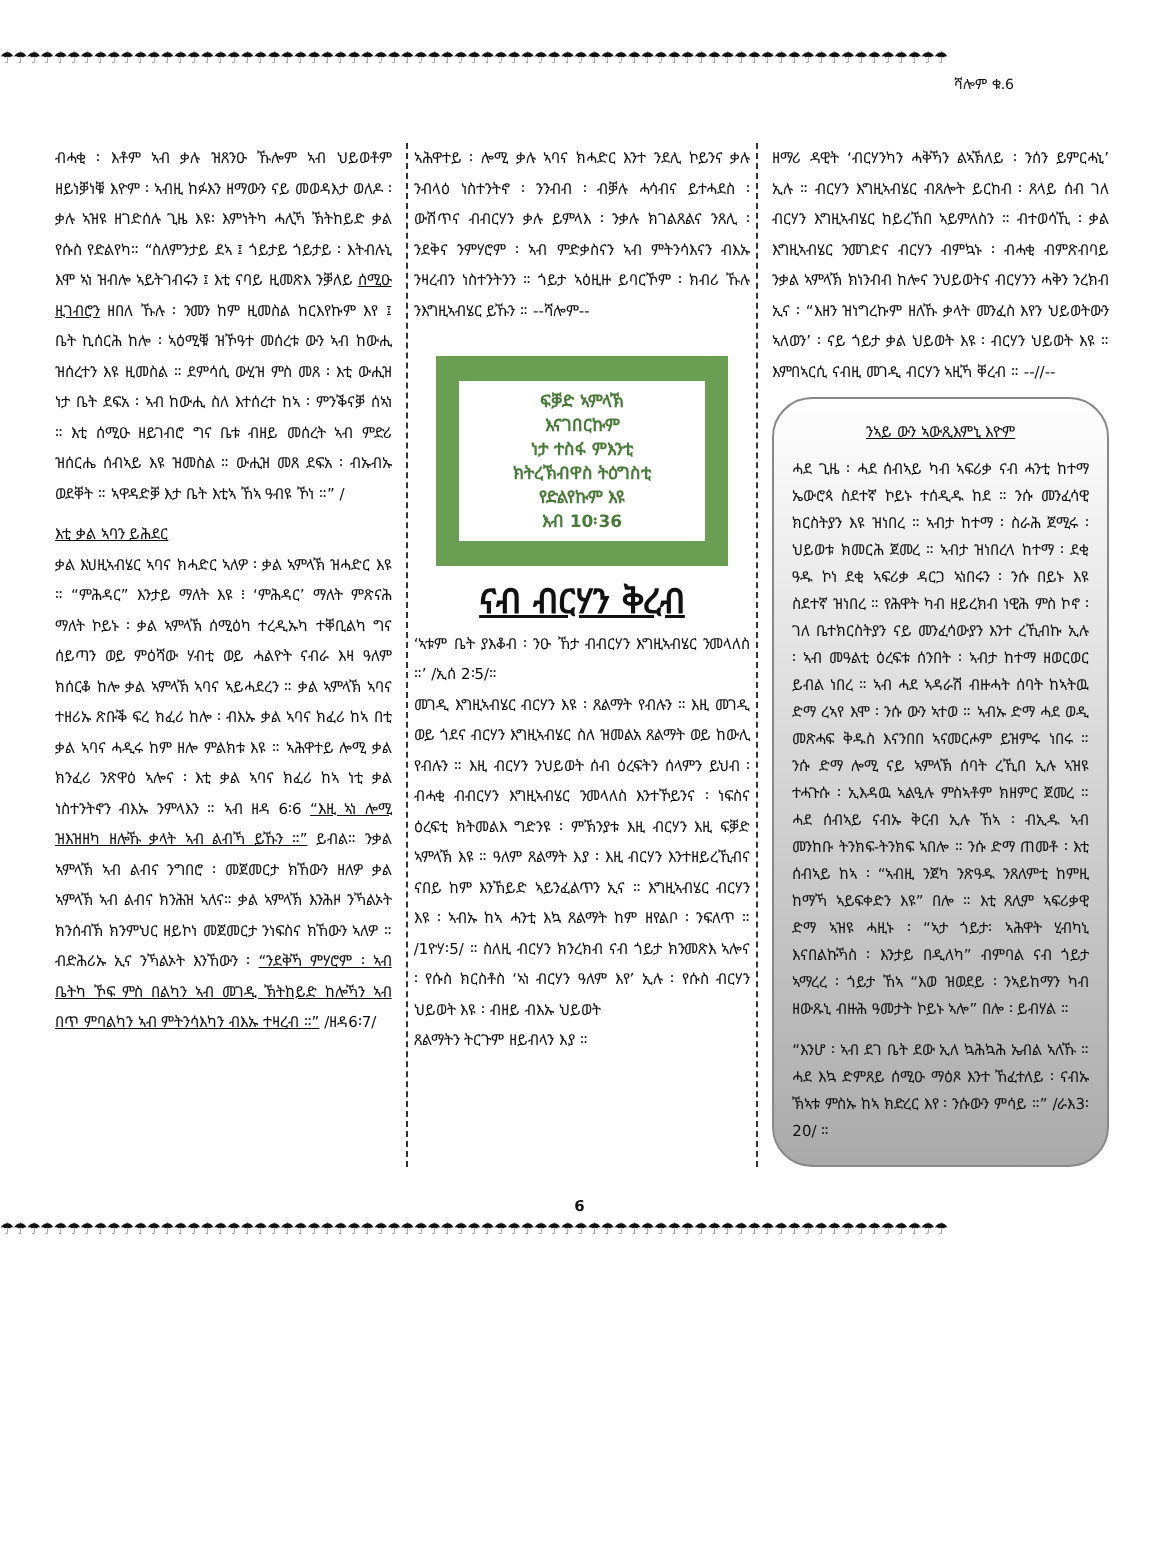☂☂☂☂☂☂☂☂☂☂☂☂☂☂☂☂☂☂☂☂☂☂☂☂☂☂☂☂☂☂☂☂☂☂☂☂☂☂☂☂☂☂☂☂☂☂☂☂☂☂☂☂☂☂☂☂☂☂☂☂☂☂☂☂☂☂☂☂☂☂☂
ሻሎም ቁ.6
ብሓቂ ፡ እቶም ኣብ ቃሉ ዝጸንዑ ኹሎም ኣብ ህይወቶም ዘይነቓነቑ እዮም ፡ ኣብዚ ከፉእን ዘማውን ናይ መወዳእታ ወለዶ ፡ ቃሉ ኣዝዩ ዘገድሰሉ ጊዜ እዩ፡ እምነትካ ሓሊኻ ኽትከይድ ቃል የሱስ የድልየካ። “ስለምንታይ ደኣ ፤ ጎይታይ ጎይታይ ፡ እትብሉኒ እሞ ኣነ ዝብሎ ኣይትገብሩን ፤ እቲ ናባይ ዚመጽእ ንቓለይ ሰሚዑ ዚገብሮን ዘበለ ኹሉ ፡ ንመን ከም ዚመስል ከርእየኩም እየ ፤ ቤት ኪሰርሕ ከሎ ፡ ኣዕሚቑ ዝኾዓተ መሰረቱ ውን ኣብ ከውሒ ዝሰረተን እዩ ዚመስል ። ደምሳሲ ውሂዝ ምስ መጸ ፡ እቲ ውሒዝ ነታ ቤት ደፍአ ፡ ኣብ ከውሒ ስለ እተሰረተ ከኣ ፡ ምንቕናቓ ሰኣነ ። እቲ ሰሚዑ ዘይገብሮ ግና ቤቱ ብዘይ መሰረት ኣብ ምድሪ ዝሰርሔ ሰብኣይ እዩ ዝመስል ። ውሒዝ መጸ ደፍአ ፡ ብኡብኡ ወደቐት ። ኣዋዳድቓ እታ ቤት እቲኣ ኸኣ ዓብዩ ኾነ ።” /
እቲ ቃል ኣባን ይሕደር
ቃል እህዚኣብሄር ኣባና ክሓድር ኣለዎ ፡ ቃል ኣምላኽ ዝሓድር እዩ ። “ምሕዳር” እንታይ ማለት እዩ ፧ ‘ምሕዳር’ ማለት ምጽናሕ ማለት ኮይኑ ፡ ቃል ኣምላኽ ሰሚዕካ ተረዲኡካ ተቐቢልካ ግና ሰይጣን ወይ ምዕሻው ሃብቲ ወይ ሓልዮት ናብራ እዛ ዓለም ክሰርቆ ከሎ ቃል ኣምላኽ ኣባና ኣይሓደረን ። ቃል ኣምላኽ ኣባና ተዘሪኡ ጽቡቕ ፍረ ክፈሪ ከሎ ፡ ብእኡ ቃል ኣባና ክፈሪ ከኣ በቲ ቃል ኣባና ሓዲሩ ከም ዘሎ ምልክቱ እዩ ። ኣሕዋተይ ሎሚ ቃል ክንፈሪ ንጽዋዕ ኣሎና ፡ እቲ ቃል ኣባና ክፈሪ ከኣ ነቲ ቃል ነስተንትኖን ብእኡ ንምላእን ። ኣብ ዘዳ 6፡6 “እዚ ኣነ ሎሚ ዝእዝዘካ ዘሎኹ ቃላት ኣብ ልብኻ ይኹን ።” ይብል። ንቃል ኣምላኽ ኣብ ልብና ንግበሮ ፡ መጀመርታ ክኸውን ዘለዎ ቃል ኣምላኽ ኣብ ልብና ክንሕዝ ኣለና። ቃል ኣምላኽ እንሕዞ ንኻልኦት ክንሰብኽ ክንምህር ዘይኮነ መጀመርታ ንነፍስና ክኸውን ኣለዎ ። ብድሕሪኡ ኢና ንኻልኦት እንኸውን ፡ “ንደቅኻ ምሃሮም ፡ ኣብ ቤትካ ኾፍ ምስ በልካን ኣብ መገዲ ኽትከይድ ከሎኻን ኣብ በጥ ምባልካን ኣብ ምትንሳእካን ብእኡ ተዛረብ ።” /ዘዳ6፡7/
ኣሕዋተይ ፡ ሎሚ ቃሉ ኣባና ክሓድር እንተ ንደሊ ኮይንና ቃሉ ንብላዕ ነስተንትኖ ፡ ንንብብ ፡ ብቓሉ ሓሳብና ይተሓደስ ፡ ውሽጥና ብብርሃን ቃሉ ይምላእ ፡ ንቃሉ ክገልጸልና ንጸሊ ፡ ንደቅና ንምሃሮም ፡ ኣብ ምድቃስናን ኣብ ምትንሳእናን ብእኡ ንዛረብን ነስተንትንን ። ጎይታ ኣዕዚዙ ይባርኾም ፡ ክብሪ ኹሉ ንእግዚኣብሄር ይኹን ። --ሻሎም--
ፍቓድ ኣምላኽ
እናገበርኩም
ነታ ተስፋ ምእንቲ
ክትረኽብዋስ ትዕግስቲ
የድልየኩም እዩ
እብ 10፡36
ናብ ብርሃን ቅረብ
‘ኣቱም ቤት ያእቆብ ፡ ንዑ ኸታ ብብርሃን እግዚኣብሄር ንመላለስ ።’ /ኢሰ 2፡5/።
መገዲ እግዚኣብሄር ብርሃን እዩ ፡ ጸልማት የብሉን ። እዚ መገዲ ወይ ጎደና ብርሃን እግዚኣብሄር ስለ ዝመልአ ጸልማት ወይ ከውሊ የብሉን ። እዚ ብርሃን ንህይወት ሰብ ዕረፍትን ሰላምን ይህብ ፡ ብሓቂ ብብርሃን እግዚኣብሄር ንመላለስ እንተኾይንና ፡ ነፍስና ዕረፍቲ ክትመልእ ግድንዩ ፡ ምኽንያቱ እዚ ብርሃን እዚ ፍቓድ ኣምላኽ እዩ ። ዓለም ጸልማት እያ ፡ እዚ ብርሃን እንተዘይረኺብና ናበይ ከም እንኸይድ ኣይንፈልጥን ኢና ። እግዚኣብሄር ብርሃን እዩ ፡ ኣብኡ ከኣ ሓንቲ እኳ ጸልማት ከም ዘየልቦ ፡ ንፍለጥ ። /1ዮሃ፡5/ ። ስለዚ ብርሃን ክንረክብ ናብ ጎይታ ክንመጽእ ኣሎና ፡ የሱስ ክርስቶስ ‘ኣነ ብርሃን ዓለም እየ’ ኢሉ ፡ የሱስ ብርሃን ህይወት እዩ ፡ ብዘይ ብእኡ ህይወት
ጸልማትን ትርጉም ዘይብላን እያ ።
ዘማሪ ዳዊት ‘ብርሃንካን ሓቅኻን ልኣኽለይ ፡ ንሰን ይምርሓኒ’ ኢሉ ። ብርሃን እግዚኣብሄር ብጸሎት ይርከብ ፡ ጸላይ ሰብ ገለ ብርሃን እግዚኣብሄር ከይረኸበ ኣይምለስን ። ብተወሳኺ ፡ ቃል እግዚኣብሄር ንመገድና ብርሃን ብምኳኑ ፡ ብሓቂ ብምጽብባይ ንቃል ኣምላኽ ክነንብብ ከሎና ንህይወትና ብርሃንን ሓቅን ንረክብ ኢና ፡ “እዘን ዝነግረኩም ዘለኹ ቃላት መንፈስ እየን ህይወትውን ኣለወን’ ፡ ናይ ጎይታ ቃል ህይወት እዩ ፡ ብርሃን ህይወት እዩ ። እምበኣርሲ ናብዚ መገዲ ብርሃን ኣዚኻ ቐረብ ። --//--
ንኣይ ውን ኣውጺእምኒ እዮም
ሓደ ጊዜ ፡ ሓደ ሰብኣይ ካብ ኣፍሪቃ ናብ ሓንቲ ከተማ ኤውሮጳ ስደተኛ ኮይኑ ተሰዲዱ ከደ ። ንሱ መንፈሳዊ ክርስትያን እዩ ዝነበረ ። ኣብታ ከተማ ፡ ስራሕ ጀሚሩ ፡ ህይወቱ ክመርሕ ጀመረ ። ኣብታ ዝነበረላ ከተማ ፡ ደቂ ዓዱ ኮነ ደቂ ኣፍሪቃ ዳርጋ ኣነበሩን ፡ ንሱ በይኑ እዩ ስደተኛ ዝነበረ ። የሕዋት ካብ ዘይረክብ ነዊሕ ምስ ኮኖ ፡ ገለ ቤተክርስትያን ናይ መንፈሳውያን እንተ ረኺብኩ ኢሉ ፡ ኣብ መዓልቲ ዕረፍቱ ሰንበት ፡ ኣብታ ከተማ ዘወርወር ይብል ነበረ ። ኣብ ሓደ ኣዳራሽ ብዙሓት ሰባት ከኣትዉ ድማ ረኣየ እሞ ፡ ንሱ ውን ኣተወ ። ኣብኡ ድማ ሓደ ወዲ መጽሓፍ ቅዱስ እናንበበ ኣናመርሖም ይዝምሩ ነበሩ ። ንሱ ድማ ሎሚ ናይ ኣምላኽ ሰባት ረኺበ ኢሉ ኣዝዩ ተሓጉሱ ፡ ኢእዳዉ ኣልዒሉ ምስኣቶም ክዘምር ጀመረ ። ሓደ ሰብኣይ ናብኡ ቅርብ ኢሉ ኸኣ ፡ ብኢዱ ኣብ መንከቡ ትንክፍ-ትንክፍ ኣበሎ ። ንሱ ድማ ጠመቶ ፡ እቲ ሰብኣይ ከኣ ፡ “ኣብዚ ንጀካ ንጽዓዱ ንጸለምቲ ከምዚ ከማኻ ኣይፍቀድን እዩ” በሎ ። እቲ ጸሊም ኣፍሪቃዊ ድማ ኣዝዩ ሓዚኑ ፡ “ኣታ ጎይታ፡ ኣሕዋት ሂብካኒ እናበልኩኻስ ፡ እንታይ በዲለካ” ብምባል ናብ ጎይታ ኣማረረ ፡ ጎይታ ኸኣ “እወ ዝወደይ ፡ ንኣይከማን ካብ ዘውጹኒ ብዙሕ ዓመታት ኮይኑ ኣሎ” በሎ ፡ ይብሃል ።
“እንሆ ፡ ኣብ ደገ ቤት ደው ኢለ ኳሕኳሕ ኤብል ኣለኹ ። ሓደ እኳ ድምጸይ ሰሚዑ ማዕጾ እንተ ኸፈተለይ ፡ ናብኡ ኽኣቱ ምስኡ ከኣ ክድረር እየ ፡ ንሱውን ምሳይ ።” /ራእ3፡20/ ።
6
☂☂☂☂☂☂☂☂☂☂☂☂☂☂☂☂☂☂☂☂☂☂☂☂☂☂☂☂☂☂☂☂☂☂☂☂☂☂☂☂☂☂☂☂☂☂☂☂☂☂☂☂☂☂☂☂☂☂☂☂☂☂☂☂☂☂☂☂☂☂☂